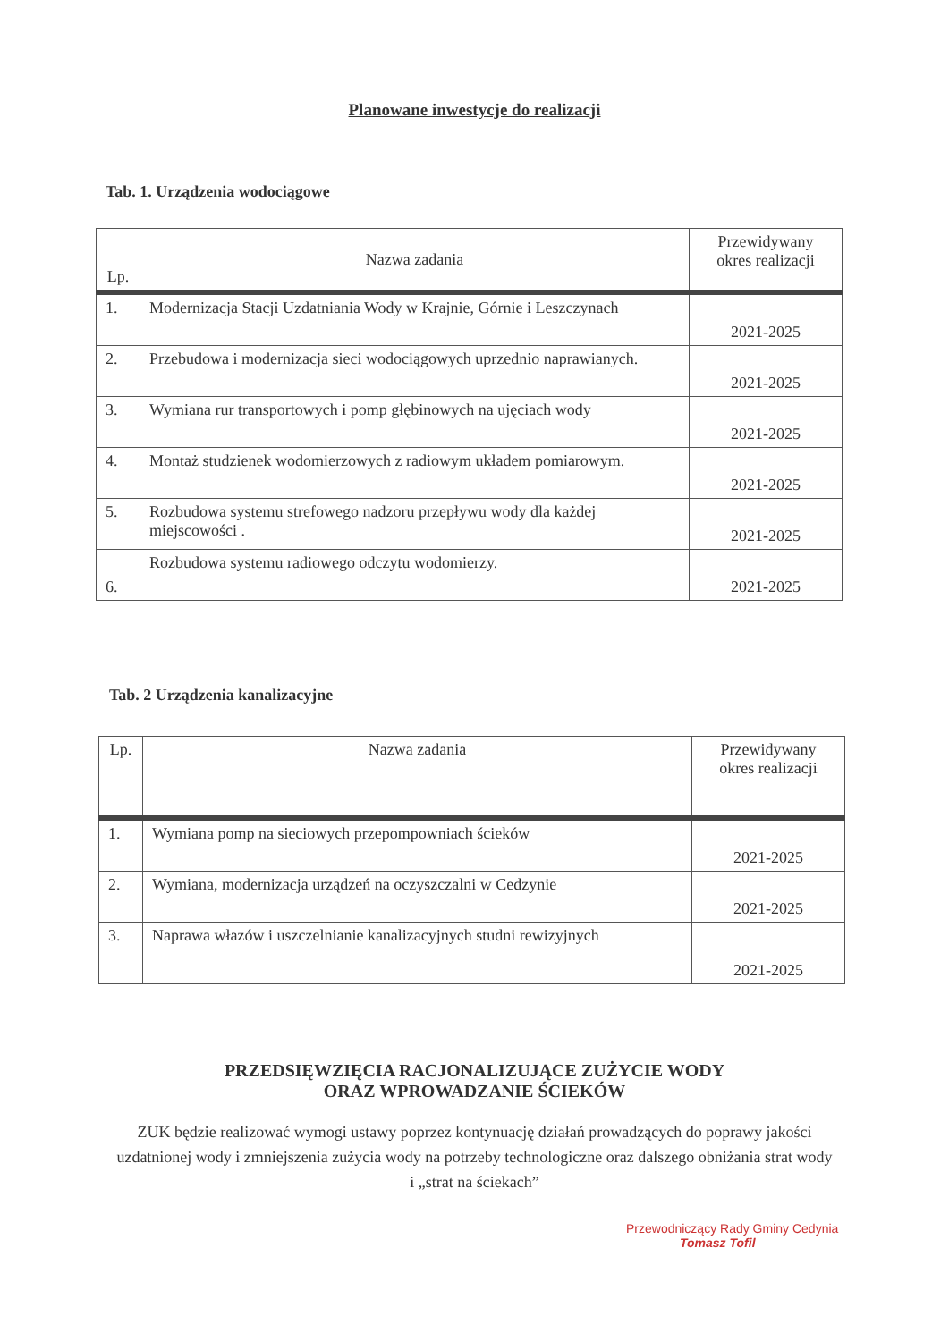Planowane inwestycje do realizacji
Tab. 1. Urządzenia wodociągowe
| Lp. | Nazwa zadania | Przewidywany okres realizacji |
| --- | --- | --- |
| 1. | Modernizacja Stacji Uzdatniania Wody w Krajnie, Górnie i Leszczynach | 2021-2025 |
| 2. | Przebudowa i modernizacja sieci wodociągowych uprzednio naprawianych. | 2021-2025 |
| 3. | Wymiana rur transportowych i pomp głębinowych na ujęciach wody | 2021-2025 |
| 4. | Montaż studzienek wodomierzowych z radiowym układem pomiarowym. | 2021-2025 |
| 5. | Rozbudowa systemu strefowego nadzoru przepływu wody dla każdej miejscowości . | 2021-2025 |
| 6. | Rozbudowa systemu radiowego odczytu wodomierzy. | 2021-2025 |
Tab. 2 Urządzenia kanalizacyjne
| Lp. | Nazwa zadania | Przewidywany okres realizacji |
| --- | --- | --- |
| 1. | Wymiana pomp na sieciowych przepompowniach ścieków | 2021-2025 |
| 2. | Wymiana, modernizacja urządzeń na oczyszczalni w Cedzynie | 2021-2025 |
| 3. | Naprawa włazów i uszczelnianie kanalizacyjnych studni rewizyjnych | 2021-2025 |
PRZEDSIĘWZIĘCIA RACJONALIZUJĄCE ZUŻYCIE WODY
ORAZ WPROWADZANIE ŚCIEKÓW
ZUK będzie realizować wymogi ustawy poprzez kontynuację działań prowadzących do poprawy jakości uzdatnionej wody i zmniejszenia zużycia wody na potrzeby technologiczne oraz dalszego obniżania strat wody i „strat na ściekach”
Przewodniczący Rady Gminy Cedynia
Tomasz Tofil